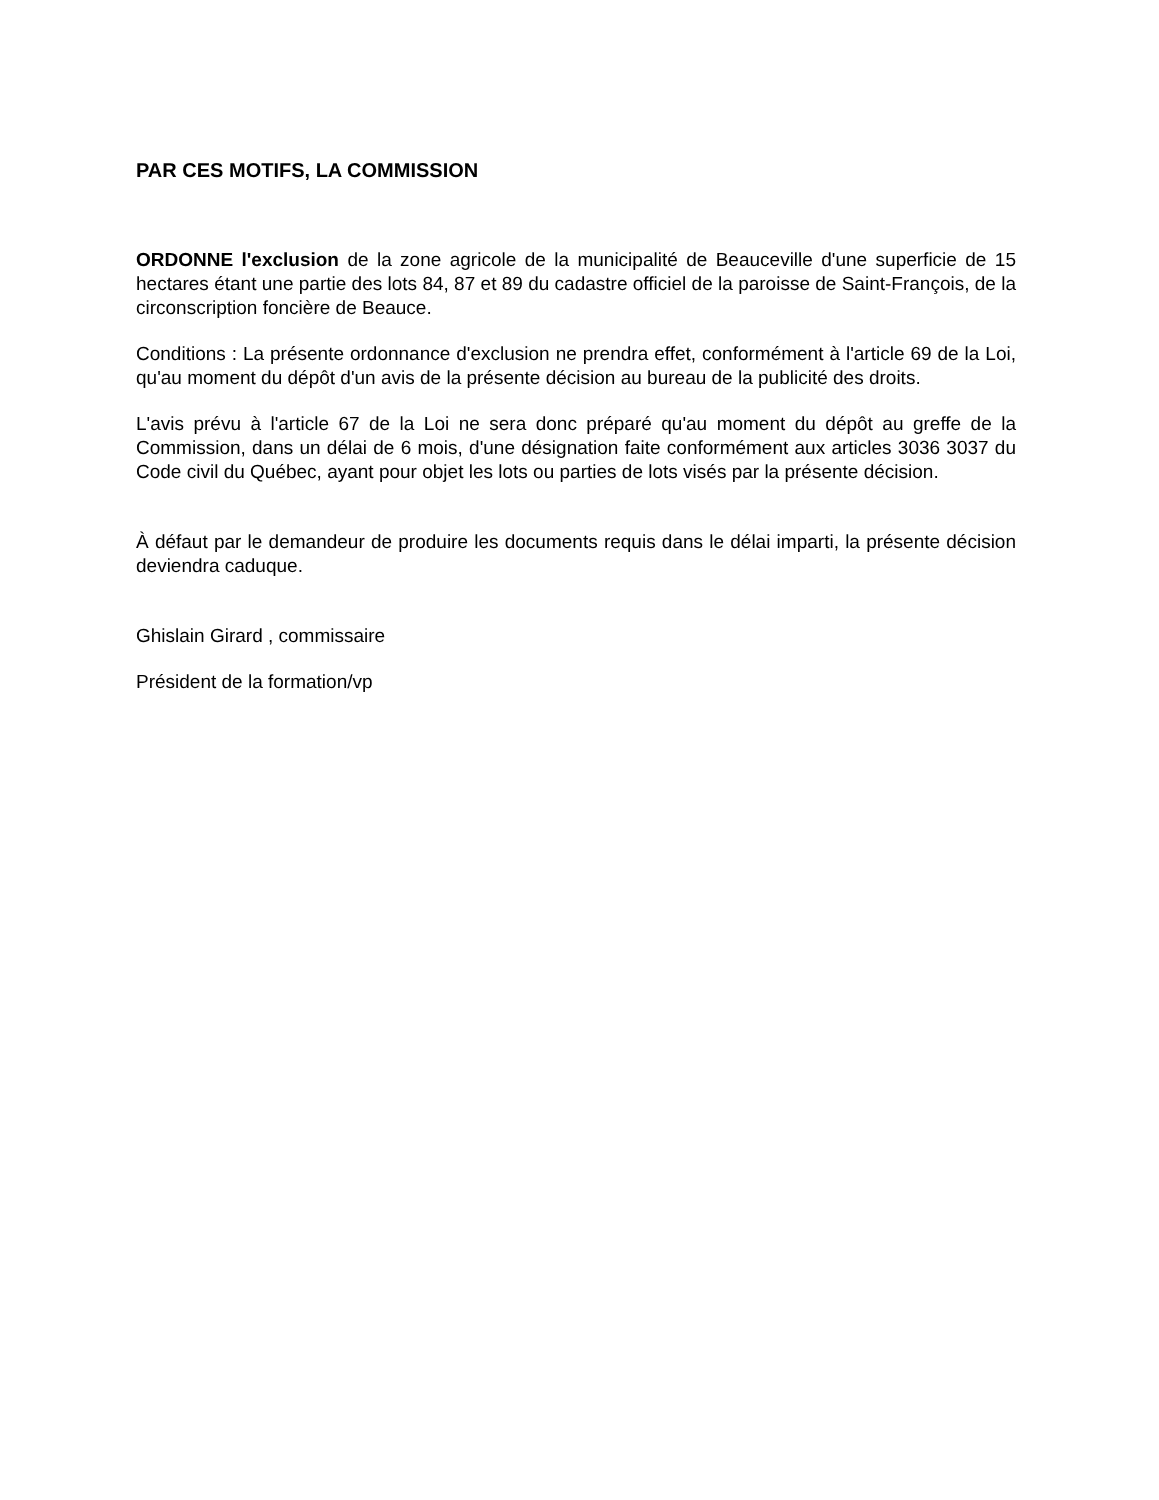PAR CES MOTIFS, LA COMMISSION
ORDONNE l'exclusion de la zone agricole de la municipalité de Beauceville d'une superficie de 15 hectares étant une partie des lots 84, 87 et 89 du cadastre officiel de la paroisse de Saint-François, de la circonscription foncière de Beauce.
Conditions : La présente ordonnance d'exclusion ne prendra effet, conformément à l'article 69 de la Loi, qu'au moment du dépôt d'un avis de la présente décision au bureau de la publicité des droits.
L'avis prévu à l'article 67 de la Loi ne sera donc préparé qu'au moment du dépôt au greffe de la Commission, dans un délai de 6 mois, d'une désignation faite conformément aux articles 3036 3037 du Code civil du Québec, ayant pour objet les lots ou parties de lots visés par la présente décision.
À défaut par le demandeur de produire les documents requis dans le délai imparti, la présente décision deviendra caduque.
Ghislain Girard , commissaire
Président de la formation/vp